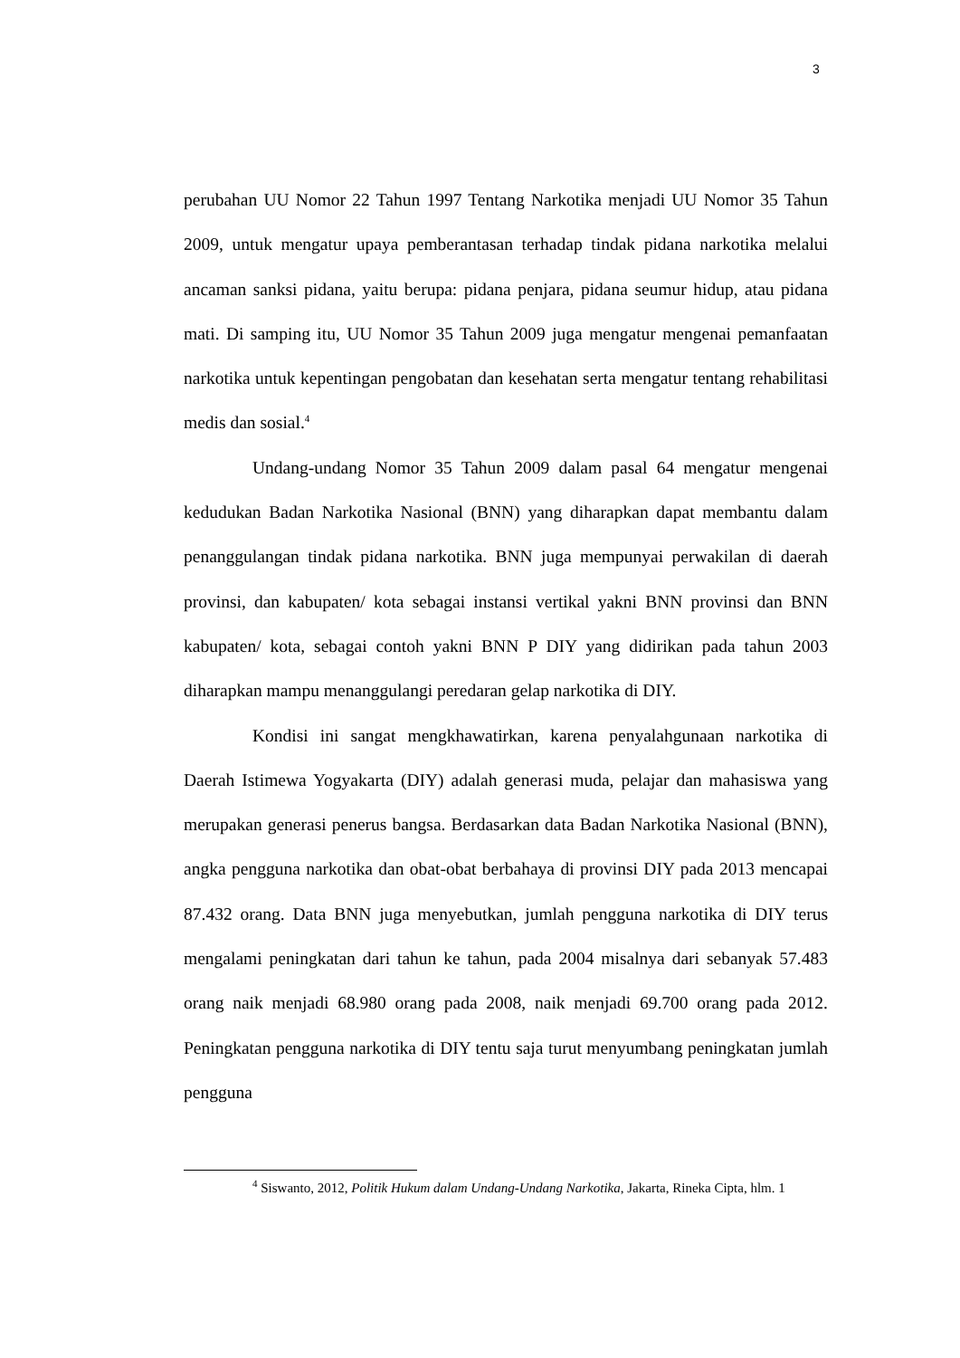3
perubahan UU Nomor 22 Tahun 1997 Tentang Narkotika menjadi UU Nomor 35 Tahun 2009, untuk mengatur upaya pemberantasan terhadap tindak pidana narkotika melalui ancaman sanksi pidana, yaitu berupa: pidana penjara, pidana seumur hidup, atau pidana mati. Di samping itu, UU Nomor 35 Tahun 2009 juga mengatur mengenai pemanfaatan narkotika untuk kepentingan pengobatan dan kesehatan serta mengatur tentang rehabilitasi medis dan sosial.<sup>4</sup>
Undang-undang Nomor 35 Tahun 2009 dalam pasal 64 mengatur mengenai kedudukan Badan Narkotika Nasional (BNN) yang diharapkan dapat membantu dalam penanggulangan tindak pidana narkotika. BNN juga mempunyai perwakilan di daerah provinsi, dan kabupaten/ kota sebagai instansi vertikal yakni BNN provinsi dan BNN kabupaten/ kota, sebagai contoh yakni BNN P DIY yang didirikan pada tahun 2003 diharapkan mampu menanggulangi peredaran gelap narkotika di DIY.
Kondisi ini sangat mengkhawatirkan, karena penyalahgunaan narkotika di Daerah Istimewa Yogyakarta (DIY) adalah generasi muda, pelajar dan mahasiswa yang merupakan generasi penerus bangsa. Berdasarkan data Badan Narkotika Nasional (BNN), angka pengguna narkotika dan obat-obat berbahaya di provinsi DIY pada 2013 mencapai 87.432 orang. Data BNN juga menyebutkan, jumlah pengguna narkotika di DIY terus mengalami peningkatan dari tahun ke tahun, pada 2004 misalnya dari sebanyak 57.483 orang naik menjadi 68.980 orang pada 2008, naik menjadi 69.700 orang pada 2012. Peningkatan pengguna narkotika di DIY tentu saja turut menyumbang peningkatan jumlah pengguna
<sup>4</sup> Siswanto, 2012, Politik Hukum dalam Undang-Undang Narkotika, Jakarta, Rineka Cipta, hlm. 1